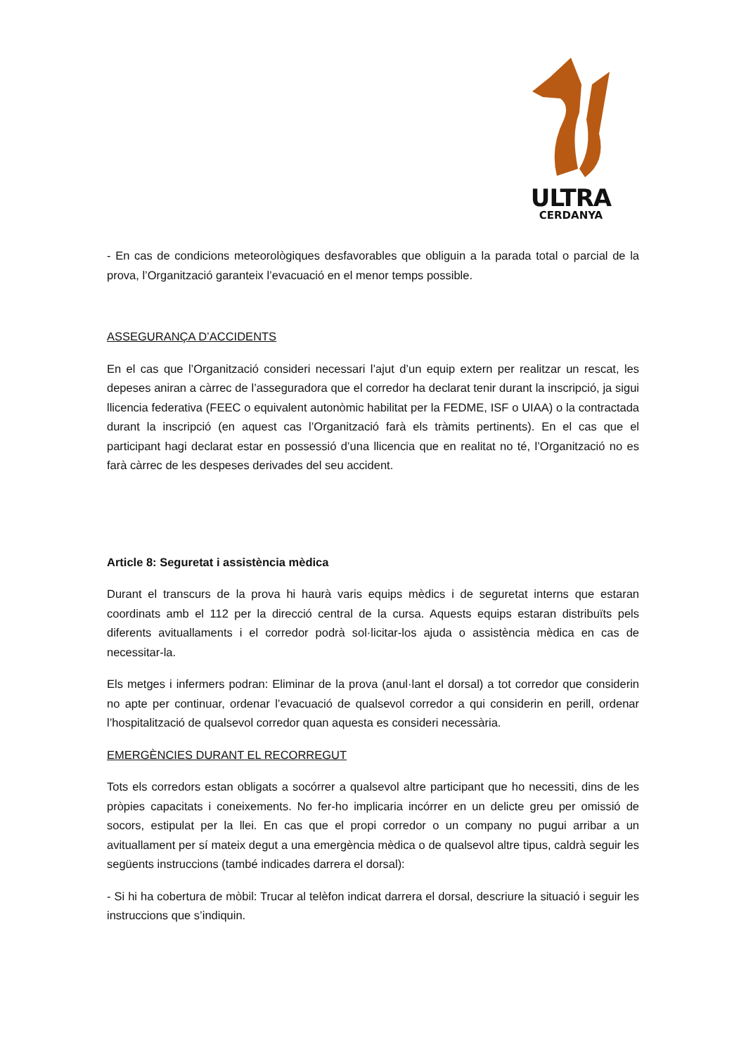ULTRA
CERDANYA
- En cas de condicions meteorològiques desfavorables que obliguin a la parada total o parcial de la prova, l’Organització garanteix l’evacuació en el menor temps possible.
ASSEGURANÇA D’ACCIDENTS
En el cas que l’Organització consideri necessari l’ajut d’un equip extern per realitzar un rescat, les depeses aniran a càrrec de l’asseguradora que el corredor ha declarat tenir durant la inscripció, ja sigui llicencia federativa (FEEC o equivalent autonòmic habilitat per la FEDME, ISF o UIAA) o la contractada durant la inscripció (en aquest cas l’Organització farà els tràmits pertinents). En el cas que el participant hagi declarat estar en possessió d’una llicencia que en realitat no té, l’Organització no es farà càrrec de les despeses derivades del seu accident.
Article 8: Seguretat i assistència mèdica
Durant el transcurs de la prova hi haurà varis equips mèdics i de seguretat interns que estaran coordinats amb el 112 per la direcció central de la cursa. Aquests equips estaran distribuïts pels diferents avituallaments i el corredor podrà sol·licitar-los ajuda o assistència mèdica en cas de necessitar-la.
Els metges i infermers podran: Eliminar de la prova (anul·lant el dorsal) a tot corredor que considerin no apte per continuar, ordenar l’evacuació de qualsevol corredor a qui considerin en perill, ordenar l’hospitalització de qualsevol corredor quan aquesta es consideri necessària.
EMERGÈNCIES DURANT EL RECORREGUT
Tots els corredors estan obligats a socórrer a qualsevol altre participant que ho necessiti, dins de les pròpies capacitats i coneixements. No fer-ho implicaria incórrer en un delicte greu per omissió de socors, estipulat per la llei. En cas que el propi corredor o un company no pugui arribar a un avituallament per sí mateix degut a una emergència mèdica o de qualsevol altre tipus, caldrà seguir les següents instruccions (també indicades darrera el dorsal):
- Si hi ha cobertura de mòbil: Trucar al telèfon indicat darrera el dorsal, descriure la situació i seguir les instruccions que s’indiquin.